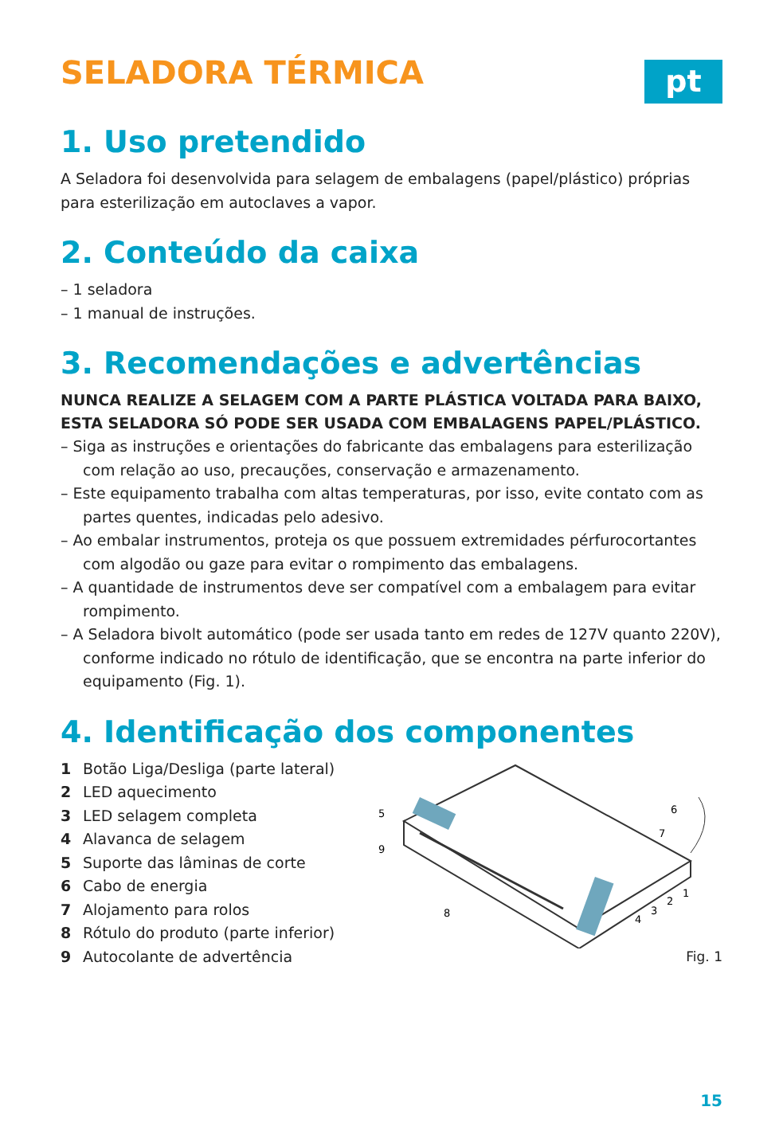SELADORA TÉRMICA
pt
1. Uso pretendido
A Seladora foi desenvolvida para selagem de embalagens (papel/plástico) próprias para esterilização em autoclaves a vapor.
2. Conteúdo da caixa
– 1 seladora
– 1 manual de instruções.
3. Recomendações e advertências
NUNCA REALIZE A SELAGEM COM A PARTE PLÁSTICA VOLTADA PARA BAIXO, ESTA SELADORA SÓ PODE SER USADA COM EMBALAGENS PAPEL/PLÁSTICO.
– Siga as instruções e orientações do fabricante das embalagens para esterilização com relação ao uso, precauções, conservação e armazenamento.
– Este equipamento trabalha com altas temperaturas, por isso, evite contato com as partes quentes, indicadas pelo adesivo.
– Ao embalar instrumentos, proteja os que possuem extremidades pérfurocortantes com algodão ou gaze para evitar o rompimento das embalagens.
– A quantidade de instrumentos deve ser compatível com a embalagem para evitar rompimento.
– A Seladora bivolt automático (pode ser usada tanto em redes de 127V quanto 220V), conforme indicado no rótulo de identificação, que se encontra na parte inferior do equipamento (Fig. 1).
4. Identificação dos componentes
1 Botão Liga/Desliga (parte lateral)
2 LED aquecimento
3 LED selagem completa
4 Alavanca de selagem
5 Suporte das lâminas de corte
6 Cabo de energia
7 Alojamento para rolos
8 Rótulo do produto (parte inferior)
9 Autocolante de advertência
5
9
8
6
7
1
2
3
4
Fig. 1
15